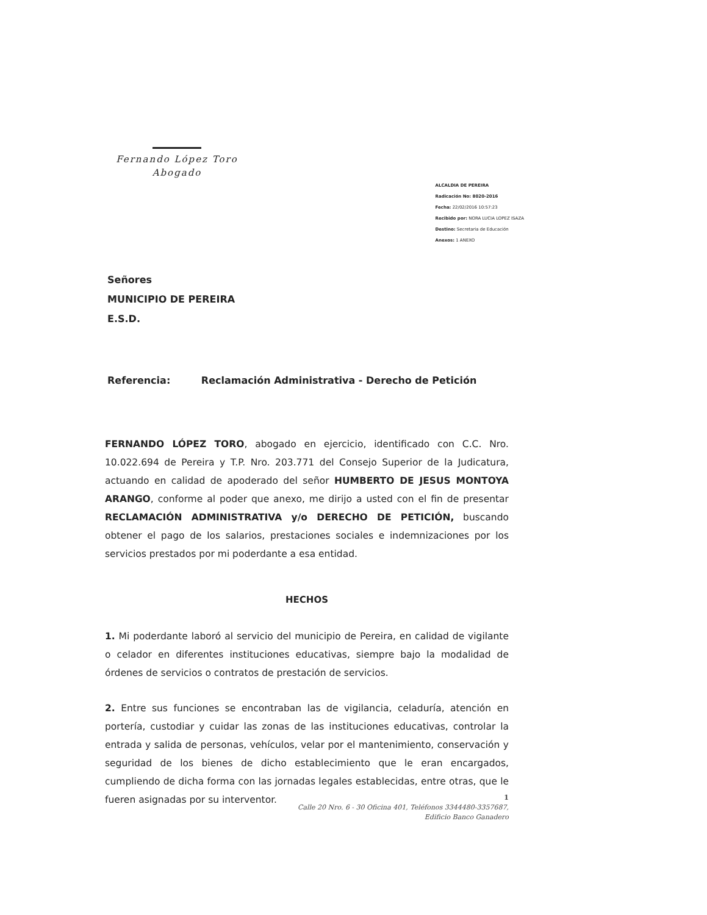Fernando López Toro
Abogado
ALCALDIA DE PEREIRA
Radicación No: 8020-2016
Fecha: 22/02/2016 10:57:23
Recibido por: NORA LUCIA LOPEZ ISAZA
Destino: Secretaria de Educación
Anexos: 1 ANEXO
Señores
MUNICIPIO DE PEREIRA
E.S.D.
Referencia: Reclamación Administrativa - Derecho de Petición
FERNANDO LÓPEZ TORO, abogado en ejercicio, identificado con C.C. Nro. 10.022.694 de Pereira y T.P. Nro. 203.771 del Consejo Superior de la Judicatura, actuando en calidad de apoderado del señor HUMBERTO DE JESUS MONTOYA ARANGO, conforme al poder que anexo, me dirijo a usted con el fin de presentar RECLAMACIÓN ADMINISTRATIVA y/o DERECHO DE PETICIÓN, buscando obtener el pago de los salarios, prestaciones sociales e indemnizaciones por los servicios prestados por mi poderdante a esa entidad.
HECHOS
1. Mi poderdante laboró al servicio del municipio de Pereira, en calidad de vigilante o celador en diferentes instituciones educativas, siempre bajo la modalidad de órdenes de servicios o contratos de prestación de servicios.
2. Entre sus funciones se encontraban las de vigilancia, celaduría, atención en portería, custodiar y cuidar las zonas de las instituciones educativas, controlar la entrada y salida de personas, vehículos, velar por el mantenimiento, conservación y seguridad de los bienes de dicho establecimiento que le eran encargados, cumpliendo de dicha forma con las jornadas legales establecidas, entre otras, que le fueren asignadas por su interventor.
1
Calle 20 Nro. 6 - 30 Oficina 401, Teléfonos 3344480-3357687,
Edificio Banco Ganadero